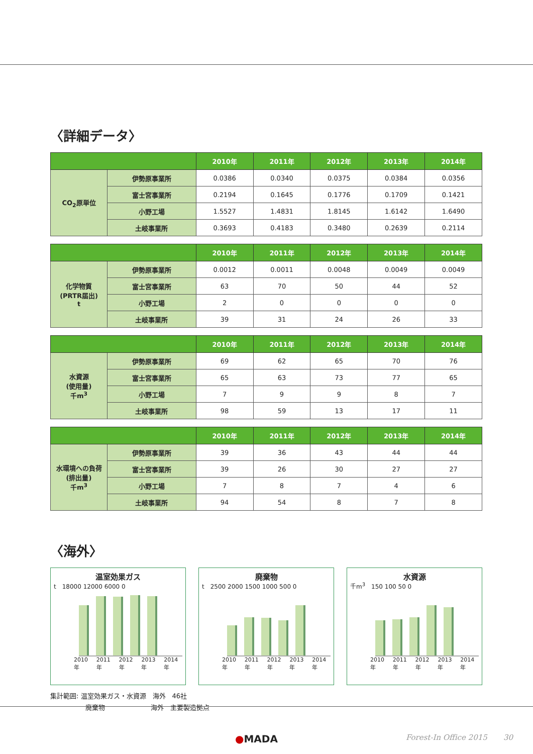〈詳細データ〉
| | | 2010年 | 2011年 | 2012年 | 2013年 | 2014年 |
| --- | --- | --- | --- | --- | --- | --- |
| CO<sub>2</sub>原単位 | 伊勢原事業所 | 0.0386 | 0.0340 | 0.0375 | 0.0384 | 0.0356 |
| | 富士宮事業所 | 0.2194 | 0.1645 | 0.1776 | 0.1709 | 0.1421 |
| | 小野工場 | 1.5527 | 1.4831 | 1.8145 | 1.6142 | 1.6490 |
| | 土岐事業所 | 0.3693 | 0.4183 | 0.3480 | 0.2639 | 0.2114 |
| | | 2010年 | 2011年 | 2012年 | 2013年 | 2014年 |
| --- | --- | --- | --- | --- | --- | --- |
| 化学物質 (PRTR届出) t | 伊勢原事業所 | 0.0012 | 0.0011 | 0.0048 | 0.0049 | 0.0049 |
| | 富士宮事業所 | 63 | 70 | 50 | 44 | 52 |
| | 小野工場 | 2 | 0 | 0 | 0 | 0 |
| | 土岐事業所 | 39 | 31 | 24 | 26 | 33 |
| | | 2010年 | 2011年 | 2012年 | 2013年 | 2014年 |
| --- | --- | --- | --- | --- | --- | --- |
| 水資源 (使用量) 千m<sup>3</sup> | 伊勢原事業所 | 69 | 62 | 65 | 70 | 76 |
| | 富士宮事業所 | 65 | 63 | 73 | 77 | 65 |
| | 小野工場 | 7 | 9 | 9 | 8 | 7 |
| | 土岐事業所 | 98 | 59 | 13 | 17 | 11 |
| | | 2010年 | 2011年 | 2012年 | 2013年 | 2014年 |
| --- | --- | --- | --- | --- | --- | --- |
| 水環境への負荷 (排出量) 千m<sup>3</sup> | 伊勢原事業所 | 39 | 36 | 43 | 44 | 44 |
| | 富士宮事業所 | 39 | 26 | 30 | 27 | 27 |
| | 小野工場 | 7 | 8 | 7 | 4 | 6 |
| | 土岐事業所 | 94 | 54 | 8 | 7 | 8 |
〈海外〉
温室効果ガス
t　18000 12000 6000 0
2010年 2011年 2012年 2013年 2014年
廃棄物
t　2500 2000 1500 1000 500 0
2010年 2011年 2012年 2013年 2014年
水資源
千m<sup>3</sup>　150 100 50 0
2010年 2011年 2012年 2013年 2014年
集計範囲: 温室効果ガス・水資源　海外　46社
廃棄物　　　　　　　海外　主要製造拠点
●MADA Forest-In Office 2015 30